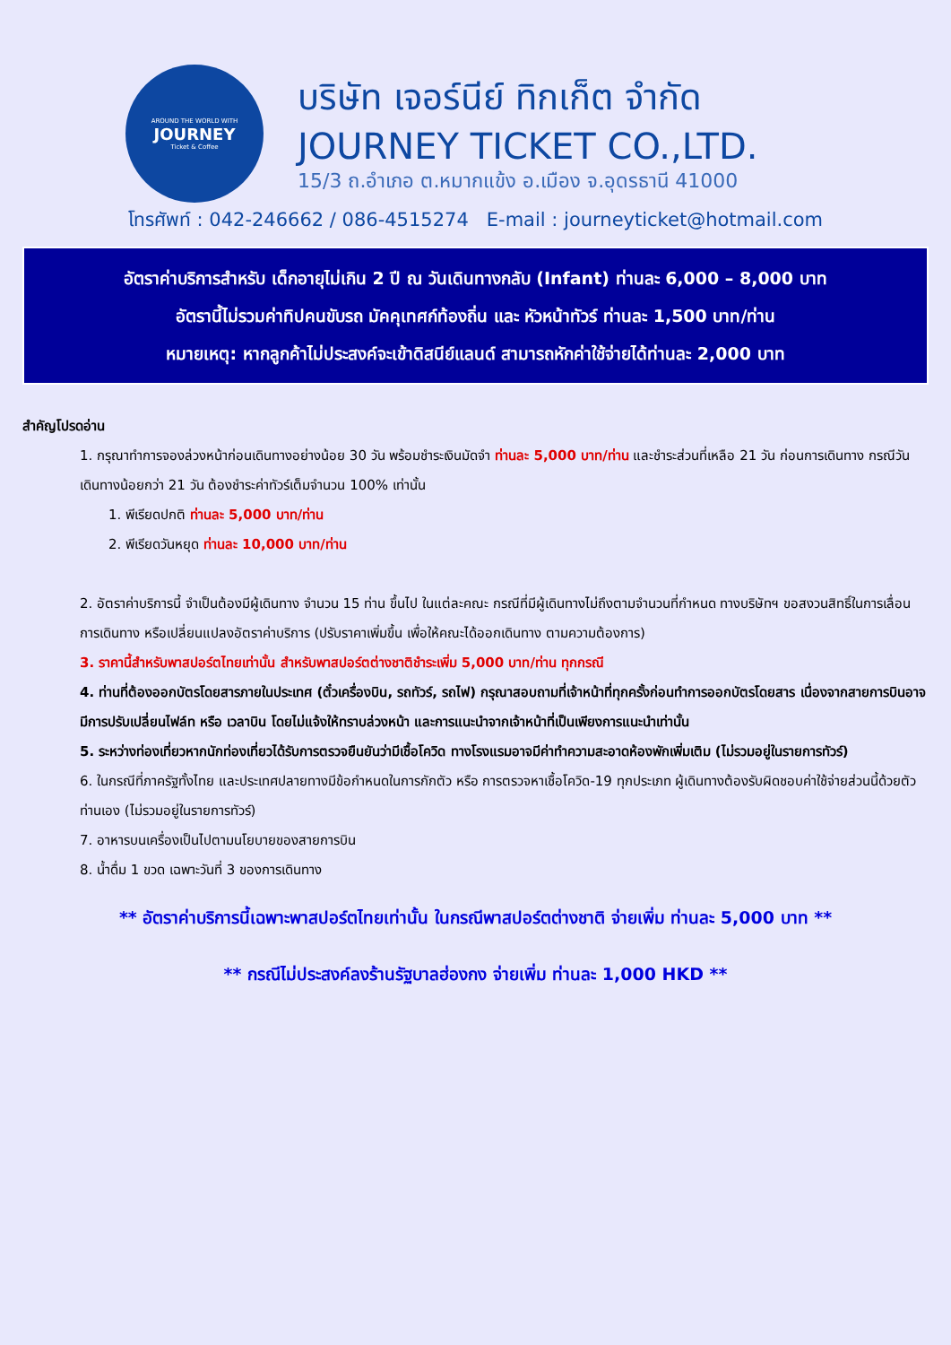AROUND THE WORLD WITH
JOURNEY
Ticket & Coffee
บริษัท เจอร์นีย์ ทิกเก็ต จำกัด
JOURNEY TICKET CO.,LTD.
15/3 ถ.อำเภอ ต.หมากแข้ง อ.เมือง จ.อุดรธานี 41000
โทรศัพท์ : 042-246662 / 086-4515274 E-mail : journeyticket@hotmail.com
อัตราค่าบริการสำหรับ เด็กอายุไม่เกิน 2 ปี ณ วันเดินทางกลับ (Infant) ท่านละ 6,000 – 8,000 บาท
อัตรานี้ไม่รวมค่าทิปคนขับรถ มัคคุเทศก์ท้องถิ่น และ หัวหน้าทัวร์ ท่านละ 1,500 บาท/ท่าน
หมายเหตุ: หากลูกค้าไม่ประสงค์จะเข้าดิสนีย์แลนด์ สามารถหักค่าใช้จ่ายได้ท่านละ 2,000 บาท
สำคัญโปรดอ่าน
1. กรุณาทำการจองล่วงหน้าก่อนเดินทางอย่างน้อย 30 วัน พร้อมชำระเงินมัดจำ ท่านละ 5,000 บาท/ท่าน และชำระส่วนที่เหลือ 21 วัน ก่อนการเดินทาง กรณีวันเดินทางน้อยกว่า 21 วัน ต้องชำระค่าทัวร์เต็มจำนวน 100% เท่านั้น
1. พีเรียดปกติ ท่านละ 5,000 บาท/ท่าน
2. พีเรียดวันหยุด ท่านละ 10,000 บาท/ท่าน
2. อัตราค่าบริการนี้ จำเป็นต้องมีผู้เดินทาง จำนวน 15 ท่าน ขึ้นไป ในแต่ละคณะ กรณีที่มีผู้เดินทางไม่ถึงตามจำนวนที่กำหนด ทางบริษัทฯ ขอสงวนสิทธิ์ในการเลื่อนการเดินทาง หรือเปลี่ยนแปลงอัตราค่าบริการ (ปรับราคาเพิ่มขึ้น เพื่อให้คณะได้ออกเดินทาง ตามความต้องการ)
3. ราคานี้สำหรับพาสปอร์ตไทยเท่านั้น สำหรับพาสปอร์ตต่างชาติชำระเพิ่ม 5,000 บาท/ท่าน ทุกกรณี
4. ท่านที่ต้องออกบัตรโดยสารภายในประเทศ (ตั๋วเครื่องบิน, รถทัวร์, รถไฟ) กรุณาสอบถามที่เจ้าหน้าที่ทุกครั้งก่อนทำการออกบัตรโดยสาร เนื่องจากสายการบินอาจมีการปรับเปลี่ยนไฟล์ท หรือ เวลาบิน โดยไม่แจ้งให้ทราบล่วงหน้า และการแนะนำจากเจ้าหน้าที่เป็นเพียงการแนะนำเท่านั้น
5. ระหว่างท่องเที่ยวหากนักท่องเที่ยวได้รับการตรวจยืนยันว่ามีเชื้อโควิด ทางโรงแรมอาจมีค่าทำความสะอาดห้องพักเพิ่มเติม (ไม่รวมอยู่ในรายการทัวร์)
6. ในกรณีที่ภาครัฐทั้งไทย และประเทศปลายทางมีข้อกำหนดในการกักตัว หรือ การตรวจหาเชื้อโควิด-19 ทุกประเภท ผู้เดินทางต้องรับผิดชอบค่าใช้จ่ายส่วนนี้ด้วยตัวท่านเอง (ไม่รวมอยู่ในรายการทัวร์)
7. อาหารบนเครื่องเป็นไปตามนโยบายของสายการบิน
8. น้ำดื่ม 1 ขวด เฉพาะวันที่ 3 ของการเดินทาง
** อัตราค่าบริการนี้เฉพาะพาสปอร์ตไทยเท่านั้น ในกรณีพาสปอร์ตต่างชาติ จ่ายเพิ่ม ท่านละ 5,000 บาท **
** กรณีไม่ประสงค์ลงร้านรัฐบาลฮ่องกง จ่ายเพิ่ม ท่านละ 1,000 HKD **